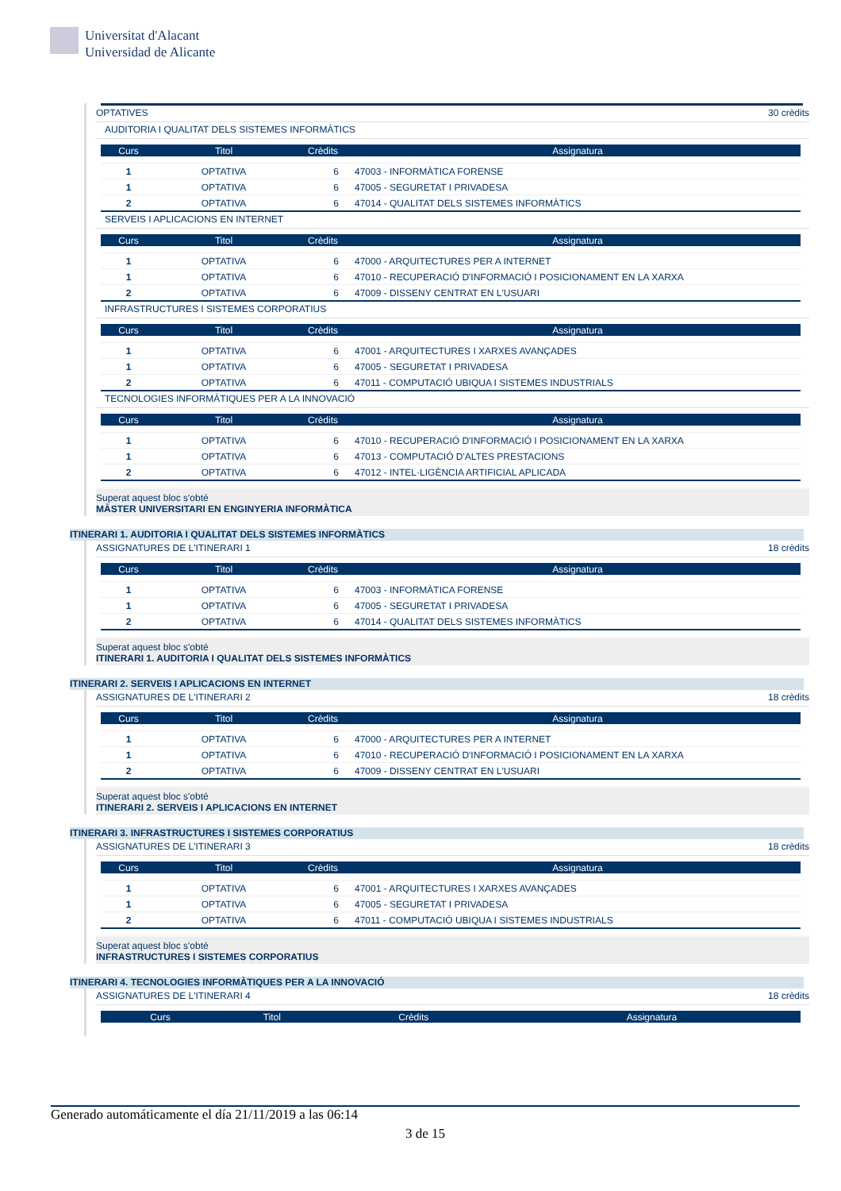Universitat d'Alacant
Universidad de Alicante
OPTATIVES 30 crèdits
AUDITORIA I QUALITAT DELS SISTEMES INFORMÀTICS
| Curs | Titol | Crèdits | Assignatura |
| --- | --- | --- | --- |
| 1 | OPTATIVA | 6 | 47003 - INFORMÀTICA FORENSE |
| 1 | OPTATIVA | 6 | 47005 - SEGURETAT I PRIVADESA |
| 2 | OPTATIVA | 6 | 47014 - QUALITAT DELS SISTEMES INFORMÀTICS |
SERVEIS I APLICACIONS EN INTERNET
| Curs | Titol | Crèdits | Assignatura |
| --- | --- | --- | --- |
| 1 | OPTATIVA | 6 | 47000 - ARQUITECTURES PER A INTERNET |
| 1 | OPTATIVA | 6 | 47010 - RECUPERACIÓ D'INFORMACIÓ I POSICIONAMENT EN LA XARXA |
| 2 | OPTATIVA | 6 | 47009 - DISSENY CENTRAT EN L'USUARI |
INFRASTRUCTURES I SISTEMES CORPORATIUS
| Curs | Titol | Crèdits | Assignatura |
| --- | --- | --- | --- |
| 1 | OPTATIVA | 6 | 47001 - ARQUITECTURES I XARXES AVANÇADES |
| 1 | OPTATIVA | 6 | 47005 - SEGURETAT I PRIVADESA |
| 2 | OPTATIVA | 6 | 47011 - COMPUTACIÓ UBIQUA I SISTEMES INDUSTRIALS |
TECNOLOGIES INFORMÀTIQUES PER A LA INNOVACIÓ
| Curs | Titol | Crèdits | Assignatura |
| --- | --- | --- | --- |
| 1 | OPTATIVA | 6 | 47010 - RECUPERACIÓ D'INFORMACIÓ I POSICIONAMENT EN LA XARXA |
| 1 | OPTATIVA | 6 | 47013 - COMPUTACIÓ D'ALTES PRESTACIONS |
| 2 | OPTATIVA | 6 | 47012 - INTEL·LIGÈNCIA ARTIFICIAL APLICADA |
Superat aquest bloc s'obté
MÀSTER UNIVERSITARI EN ENGINYERIA INFORMÀTICA
ITINERARI 1. AUDITORIA I QUALITAT DELS SISTEMES INFORMÀTICS
ASSIGNATURES DE L'ITINERARI 1 18 crèdits
| Curs | Titol | Crèdits | Assignatura |
| --- | --- | --- | --- |
| 1 | OPTATIVA | 6 | 47003 - INFORMÀTICA FORENSE |
| 1 | OPTATIVA | 6 | 47005 - SEGURETAT I PRIVADESA |
| 2 | OPTATIVA | 6 | 47014 - QUALITAT DELS SISTEMES INFORMÀTICS |
Superat aquest bloc s'obté
ITINERARI 1. AUDITORIA I QUALITAT DELS SISTEMES INFORMÀTICS
ITINERARI 2. SERVEIS I APLICACIONS EN INTERNET
ASSIGNATURES DE L'ITINERARI 2 18 crèdits
| Curs | Titol | Crèdits | Assignatura |
| --- | --- | --- | --- |
| 1 | OPTATIVA | 6 | 47000 - ARQUITECTURES PER A INTERNET |
| 1 | OPTATIVA | 6 | 47010 - RECUPERACIÓ D'INFORMACIÓ I POSICIONAMENT EN LA XARXA |
| 2 | OPTATIVA | 6 | 47009 - DISSENY CENTRAT EN L'USUARI |
Superat aquest bloc s'obté
ITINERARI 2. SERVEIS I APLICACIONS EN INTERNET
ITINERARI 3. INFRASTRUCTURES I SISTEMES CORPORATIUS
ASSIGNATURES DE L'ITINERARI 3 18 crèdits
| Curs | Titol | Crèdits | Assignatura |
| --- | --- | --- | --- |
| 1 | OPTATIVA | 6 | 47001 - ARQUITECTURES I XARXES AVANÇADES |
| 1 | OPTATIVA | 6 | 47005 - SEGURETAT I PRIVADESA |
| 2 | OPTATIVA | 6 | 47011 - COMPUTACIÓ UBIQUA I SISTEMES INDUSTRIALS |
Superat aquest bloc s'obté
INFRASTRUCTURES I SISTEMES CORPORATIUS
ITINERARI 4. TECNOLOGIES INFORMÀTIQUES PER A LA INNOVACIÓ
ASSIGNATURES DE L'ITINERARI 4 18 crèdits
| Curs | Titol | Crèdits | Assignatura |
| --- | --- | --- | --- |
Generado automáticamente el día 21/11/2019 a las 06:14
3 de 15